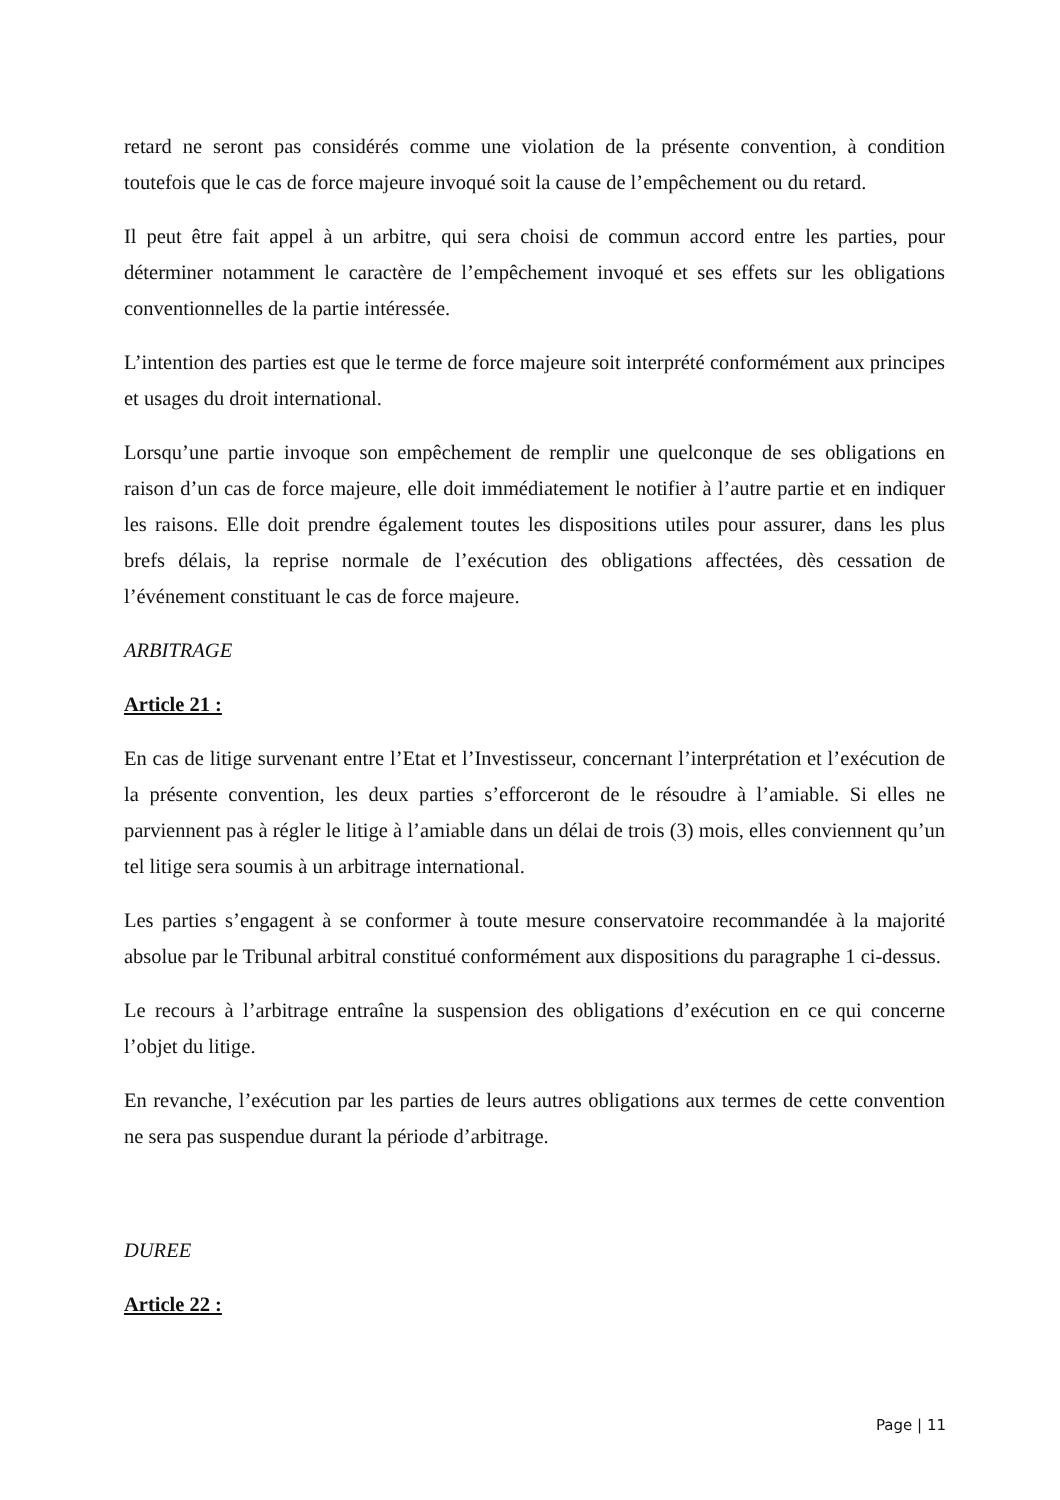retard ne seront pas considérés comme une violation de la présente convention, à condition toutefois que le cas de force majeure invoqué soit la cause de l’empêchement ou du retard.
Il peut être fait appel à un arbitre, qui sera choisi de commun accord entre les parties, pour déterminer notamment le caractère de l’empêchement invoqué et ses effets sur les obligations conventionnelles de la partie intéressée.
L’intention des parties est que le terme de force majeure soit interprété conformément aux principes et usages du droit international.
Lorsqu’une partie invoque son empêchement de remplir une quelconque de ses obligations en raison d’un cas de force majeure, elle doit immédiatement le notifier à l’autre partie et en indiquer les raisons. Elle doit prendre également toutes les dispositions utiles pour assurer, dans les plus brefs délais, la reprise normale de l’exécution des obligations affectées, dès cessation de l’événement constituant le cas de force majeure.
ARBITRAGE
Article 21 :
En cas de litige survenant entre l’Etat et l’Investisseur, concernant l’interprétation et l’exécution de la présente convention, les deux parties s’efforceront de le résoudre à l’amiable. Si elles ne parviennent pas à régler le litige à l’amiable dans un délai de trois (3) mois, elles conviennent qu’un tel litige sera soumis à un arbitrage international.
Les parties s’engagent à se conformer à toute mesure conservatoire recommandée à la majorité absolue par le Tribunal arbitral constitué conformément aux dispositions du paragraphe 1 ci-dessus.
Le recours à l’arbitrage entraîne la suspension des obligations d’exécution en ce qui concerne l’objet du litige.
En revanche, l’exécution par les parties de leurs autres obligations aux termes de cette convention ne sera pas suspendue durant la période d’arbitrage.
DUREE
Article 22 :
Page | 11